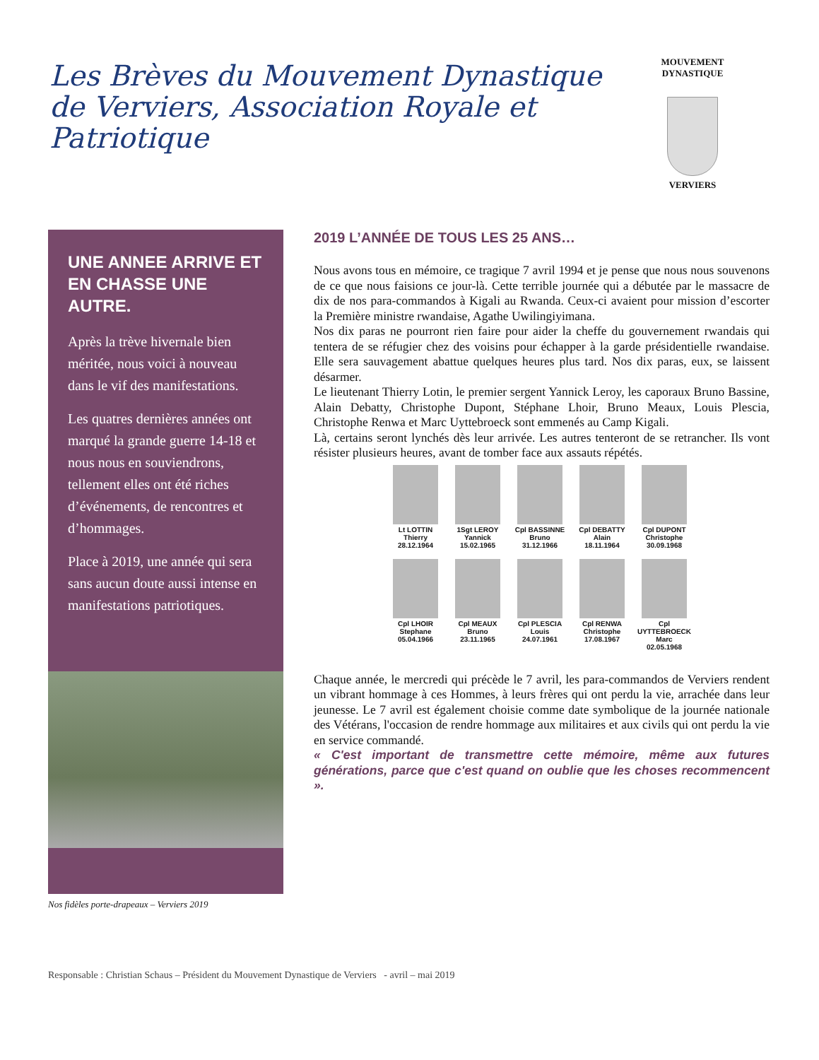Les Brèves du Mouvement Dynastique de Verviers, Association Royale et Patriotique
MOUVEMENT DYNASTIQUE
VERVIERS
UNE ANNEE ARRIVE ET EN CHASSE UNE AUTRE.
Après la trève hivernale bien méritée, nous voici à nouveau dans le vif des manifestations.
Les quatres dernières années ont marqué la grande guerre 14-18 et nous nous en souviendrons, tellement elles ont été riches d’événements, de rencontres et d’hommages.
Place à 2019, une année qui sera sans aucun doute aussi intense en manifestations patriotiques.
Nos fidèles porte-drapeaux – Verviers 2019
2019 L’ANNÉE DE TOUS LES 25 ANS…
Nous avons tous en mémoire, ce tragique 7 avril 1994 et je pense que nous nous souvenons de ce que nous faisions ce jour-là. Cette terrible journée qui a débutée par le massacre de dix de nos para-commandos à Kigali au Rwanda. Ceux-ci avaient pour mission d’escorter la Première ministre rwandaise, Agathe Uwilingiyimana.
Nos dix paras ne pourront rien faire pour aider la cheffe du gouvernement rwandais qui tentera de se réfugier chez des voisins pour échapper à la garde présidentielle rwandaise. Elle sera sauvagement abattue quelques heures plus tard. Nos dix paras, eux, se laissent désarmer.
Le lieutenant Thierry Lotin, le premier sergent Yannick Leroy, les caporaux Bruno Bassine, Alain Debatty, Christophe Dupont, Stéphane Lhoir, Bruno Meaux, Louis Plescia, Christophe Renwa et Marc Uyttebroeck sont emmenés au Camp Kigali.
Là, certains seront lynchés dès leur arrivée. Les autres tenteront de se retrancher. Ils vont résister plusieurs heures, avant de tomber face aux assauts répétés.
Lt LOTTIN
Thierry
28.12.1964
1Sgt LEROY
Yannick
15.02.1965
Cpl BASSINNE
Bruno
31.12.1966
Cpl DEBATTY
Alain
18.11.1964
Cpl DUPONT
Christophe
30.09.1968
Cpl LHOIR
Stephane
05.04.1966
Cpl MEAUX
Bruno
23.11.1965
Cpl PLESCIA
Louis
24.07.1961
Cpl RENWA
Christophe
17.08.1967
Cpl UYTTEBROECK
Marc
02.05.1968
Chaque année, le mercredi qui précède le 7 avril, les para-commandos de Verviers rendent un vibrant hommage à ces Hommes, à leurs frères qui ont perdu la vie, arrachée dans leur jeunesse. Le 7 avril est également choisie comme date symbolique de la journée nationale des Vétérans, l'occasion de rendre hommage aux militaires et aux civils qui ont perdu la vie en service commandé.
« C'est important de transmettre cette mémoire, même aux futures générations, parce que c'est quand on oublie que les choses recommencent ».
Responsable : Christian Schaus – Président du Mouvement Dynastique de Verviers - avril – mai 2019